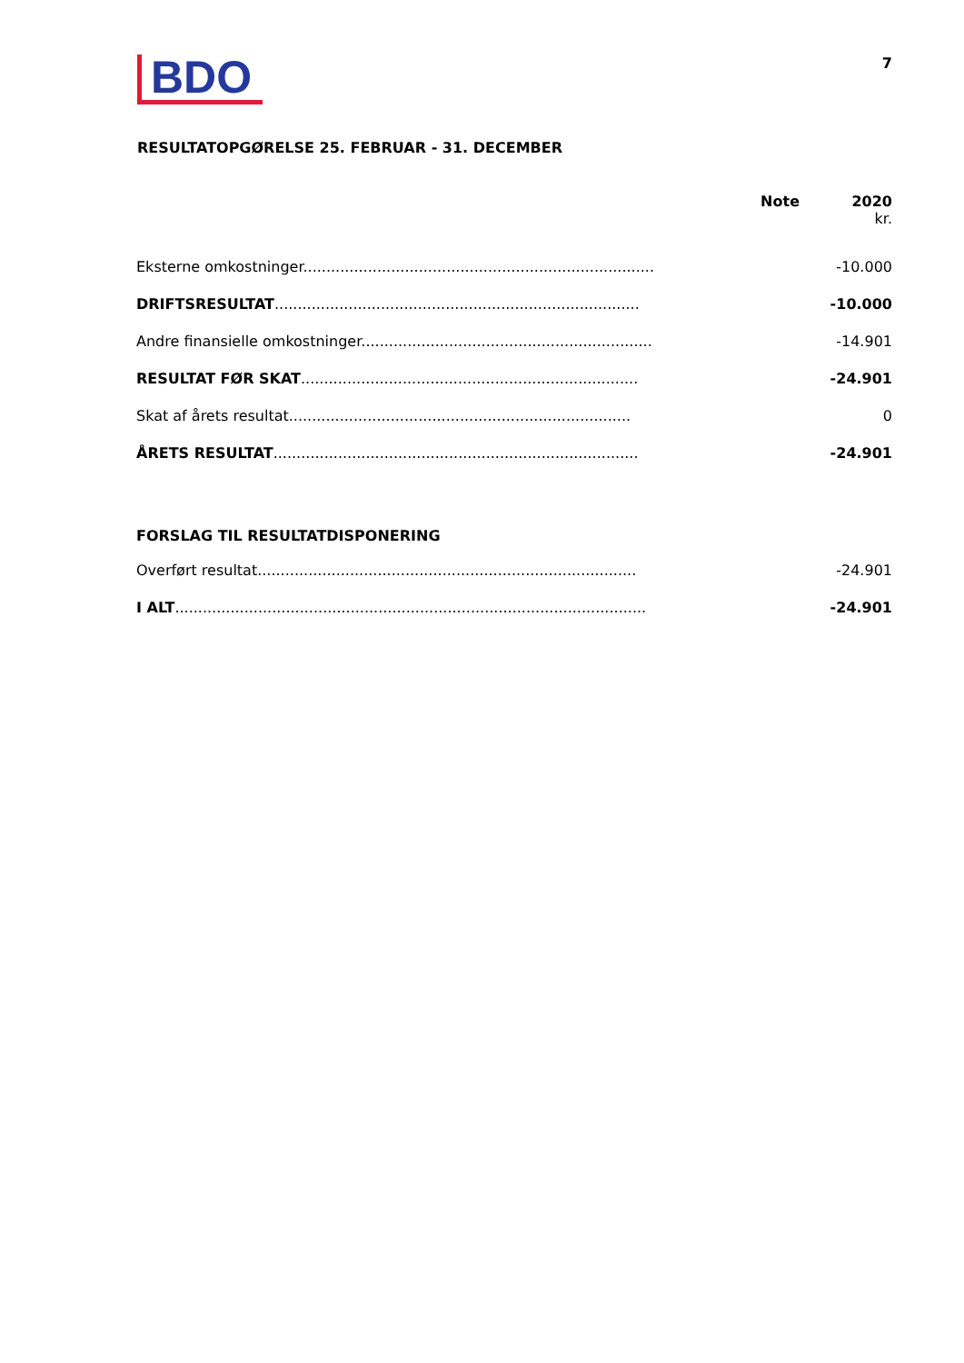BDO
7
RESULTATOPGØRELSE 25. FEBRUAR - 31. DECEMBER
| | Note | 2020 kr. |
| --- | --- | --- |
| Eksterne omkostninger............................................................................ | | -10.000 |
| DRIFTSRESULTAT ............................................................................... | | -10.000 |
| Andre finansielle omkostninger............................................................... | | -14.901 |
| RESULTAT FØR SKAT ......................................................................... | | -24.901 |
| Skat af årets resultat.......................................................................... | | 0 |
| ÅRETS RESULTAT ............................................................................... | | -24.901 |
| FORSLAG TIL RESULTATDISPONERING | | |
| Overført resultat.................................................................................. | | -24.901 |
| I ALT ...................................................................................................... | | -24.901 |